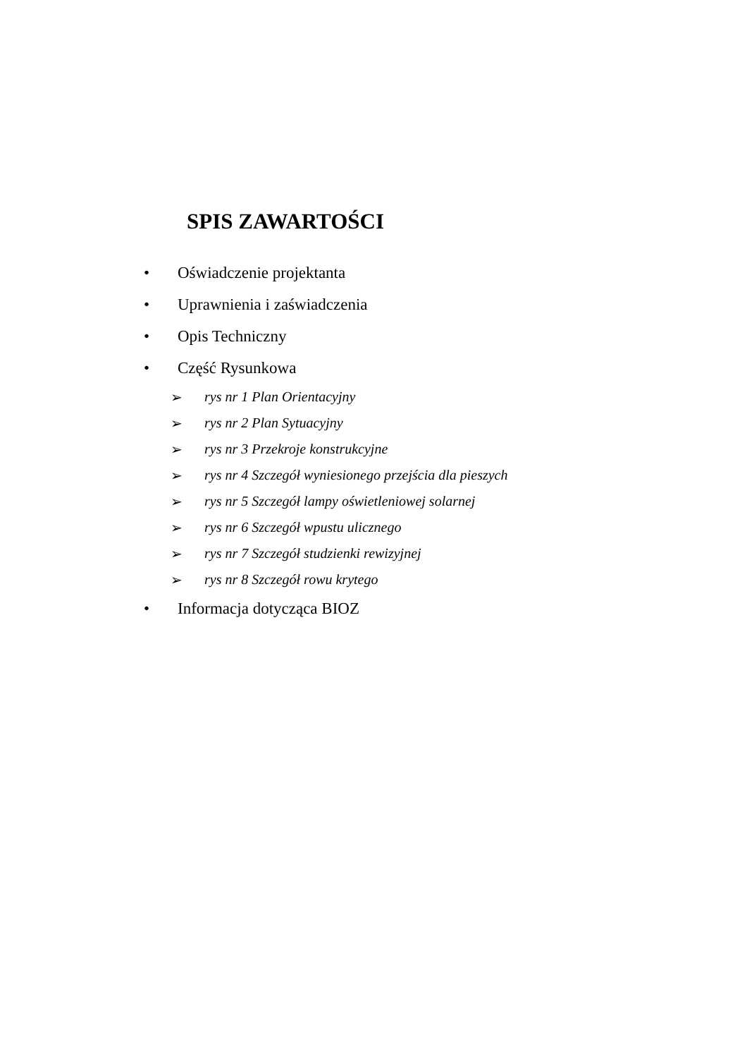SPIS ZAWARTOŚCI
• Oświadczenie projektanta
• Uprawnienia i zaświadczenia
• Opis Techniczny
• Część Rysunkowa
➢ rys nr 1 Plan Orientacyjny
➢ rys nr 2 Plan Sytuacyjny
➢
rys nr 3 Przekroje konstrukcyjne
➢
rys nr 4 Szczegół wyniesionego przejścia dla pieszych
➢
rys nr 5 Szczegół lampy oświetleniowej solarnej
➢
rys nr 6 Szczegół wpustu ulicznego
➢
rys nr 7 Szczegół studzienki rewizyjnej
➢ rys nr 8 Szczegół rowu krytego
• Informacja dotycząca BIOZ